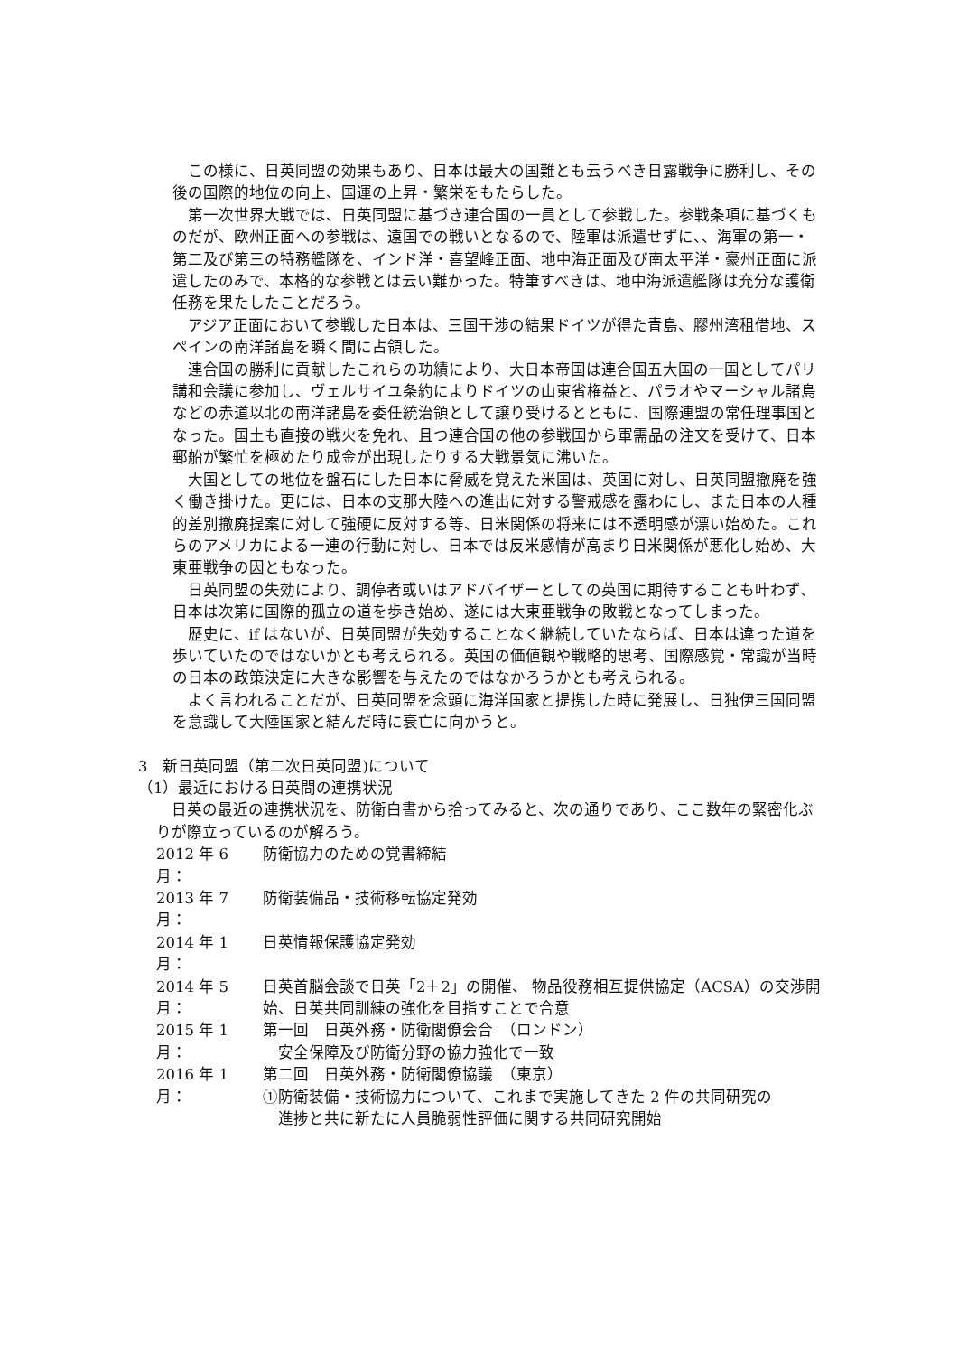この様に、日英同盟の効果もあり、日本は最大の国難とも云うべき日露戦争に勝利し、その後の国際的地位の向上、国運の上昇・繁栄をもたらした。
第一次世界大戦では、日英同盟に基づき連合国の一員として参戦した。参戦条項に基づくものだが、欧州正面への参戦は、遠国での戦いとなるので、陸軍は派遣せずに、、海軍の第一・第二及び第三の特務艦隊を、インド洋・喜望峰正面、地中海正面及び南太平洋・豪州正面に派遣したのみで、本格的な参戦とは云い難かった。特筆すべきは、地中海派遣艦隊は充分な護衛任務を果たしたことだろう。
アジア正面において参戦した日本は、三国干渉の結果ドイツが得た青島、膠州湾租借地、スペインの南洋諸島を瞬く間に占領した。
連合国の勝利に貢献したこれらの功績により、大日本帝国は連合国五大国の一国としてパリ講和会議に参加し、ヴェルサイユ条約によりドイツの山東省権益と、パラオやマーシャル諸島などの赤道以北の南洋諸島を委任統治領として譲り受けるとともに、国際連盟の常任理事国となった。国土も直接の戦火を免れ、且つ連合国の他の参戦国から軍需品の注文を受けて、日本郵船が繁忙を極めたり成金が出現したりする大戦景気に沸いた。
大国としての地位を盤石にした日本に脅威を覚えた米国は、英国に対し、日英同盟撤廃を強く働き掛けた。更には、日本の支那大陸への進出に対する警戒感を露わにし、また日本の人種的差別撤廃提案に対して強硬に反対する等、日米関係の将来には不透明感が漂い始めた。これらのアメリカによる一連の行動に対し、日本では反米感情が高まり日米関係が悪化し始め、大東亜戦争の因ともなった。
日英同盟の失効により、調停者或いはアドバイザーとしての英国に期待することも叶わず、日本は次第に国際的孤立の道を歩き始め、遂には大東亜戦争の敗戦となってしまった。
歴史に、if はないが、日英同盟が失効することなく継続していたならば、日本は違った道を歩いていたのではないかとも考えられる。英国の価値観や戦略的思考、国際感覚・常識が当時の日本の政策決定に大きな影響を与えたのではなかろうかとも考えられる。
よく言われることだが、日英同盟を念頭に海洋国家と提携した時に発展し、日独伊三国同盟を意識して大陸国家と結んだ時に衰亡に向かうと。
3　新日英同盟（第二次日英同盟)について
（1）最近における日英間の連携状況
日英の最近の連携状況を、防衛白書から拾ってみると、次の通りであり、ここ数年の緊密化ぶりが際立っているのが解ろう。
2012 年 6 月： 防衛協力のための覚書締結
2013 年 7 月： 防衛装備品・技術移転協定発効
2014 年 1 月： 日英情報保護協定発効
2014 年 5 月： 日英首脳会談で日英「2＋2」の開催、 物品役務相互提供協定（ACSA）の交渉開始、日英共同訓練の強化を目指すことで合意
2015 年 1 月： 第一回　日英外務・防衛閣僚会合　（ロンドン）
　安全保障及び防衛分野の協力強化で一致
2016 年 1 月： 第二回　日英外務・防衛閣僚協議　（東京）
①防衛装備・技術協力について、これまで実施してきた 2 件の共同研究の
　進捗と共に新たに人員脆弱性評価に関する共同研究開始